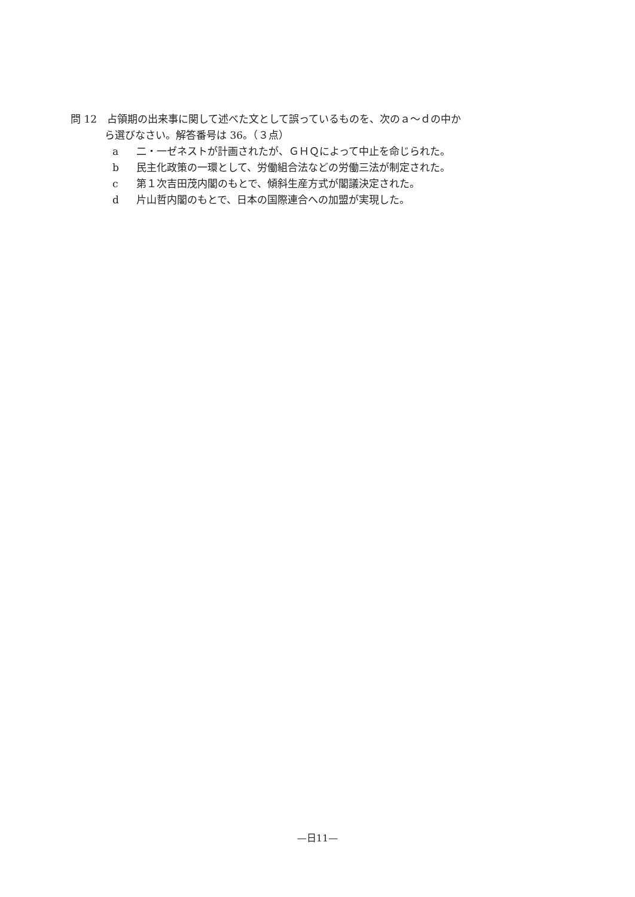問 12　占領期の出来事に関して述べた文として誤っているものを、次のａ～ｄの中か
ら選びなさい。解答番号は 36。（３点）
a 二・一ゼネストが計画されたが、ＧＨＱによって中止を命じられた。
b 民主化政策の一環として、労働組合法などの労働三法が制定された。
c 第１次吉田茂内閣のもとで、傾斜生産方式が閣議決定された。
d 片山哲内閣のもとで、日本の国際連合への加盟が実現した。
—日11—